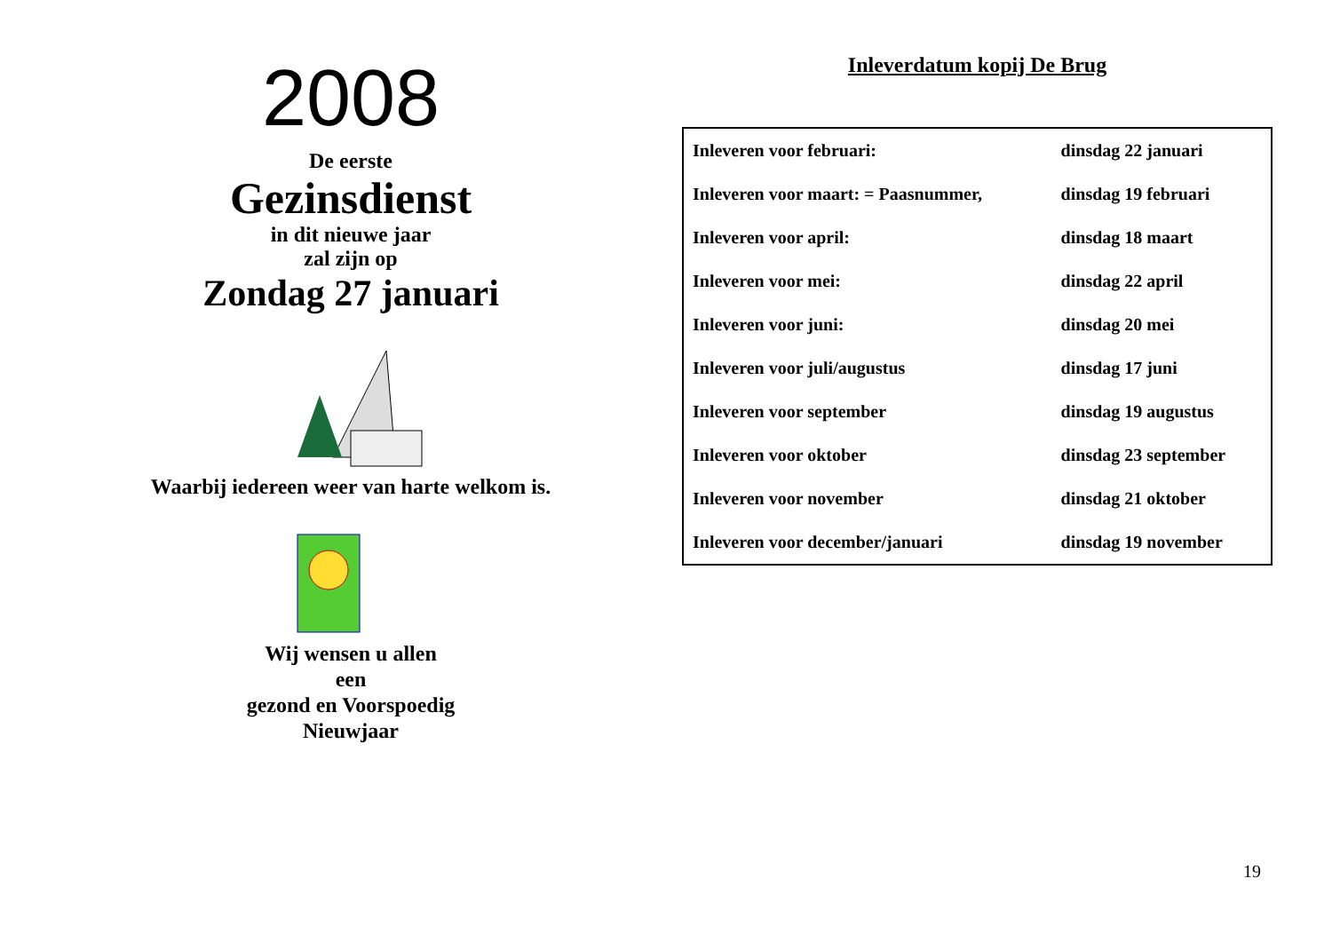2008
De eerste
Gezinsdienst
in dit nieuwe jaar
zal zijn op
Zondag 27 januari
Waarbij iedereen weer van harte welkom is.
Wij wensen u allen
een
gezond en Voorspoedig
Nieuwjaar
Inleverdatum kopij De Brug
| Inleveren voor februari: | dinsdag 22 januari |
| Inleveren voor maart: = Paasnummer, | dinsdag 19 februari |
| Inleveren voor april: | dinsdag 18 maart |
| Inleveren voor mei: | dinsdag 22 april |
| Inleveren voor juni: | dinsdag 20 mei |
| Inleveren voor juli/augustus | dinsdag 17 juni |
| Inleveren voor september | dinsdag 19 augustus |
| Inleveren voor oktober | dinsdag 23 september |
| Inleveren voor november | dinsdag 21 oktober |
| Inleveren voor december/januari | dinsdag 19 november |
19